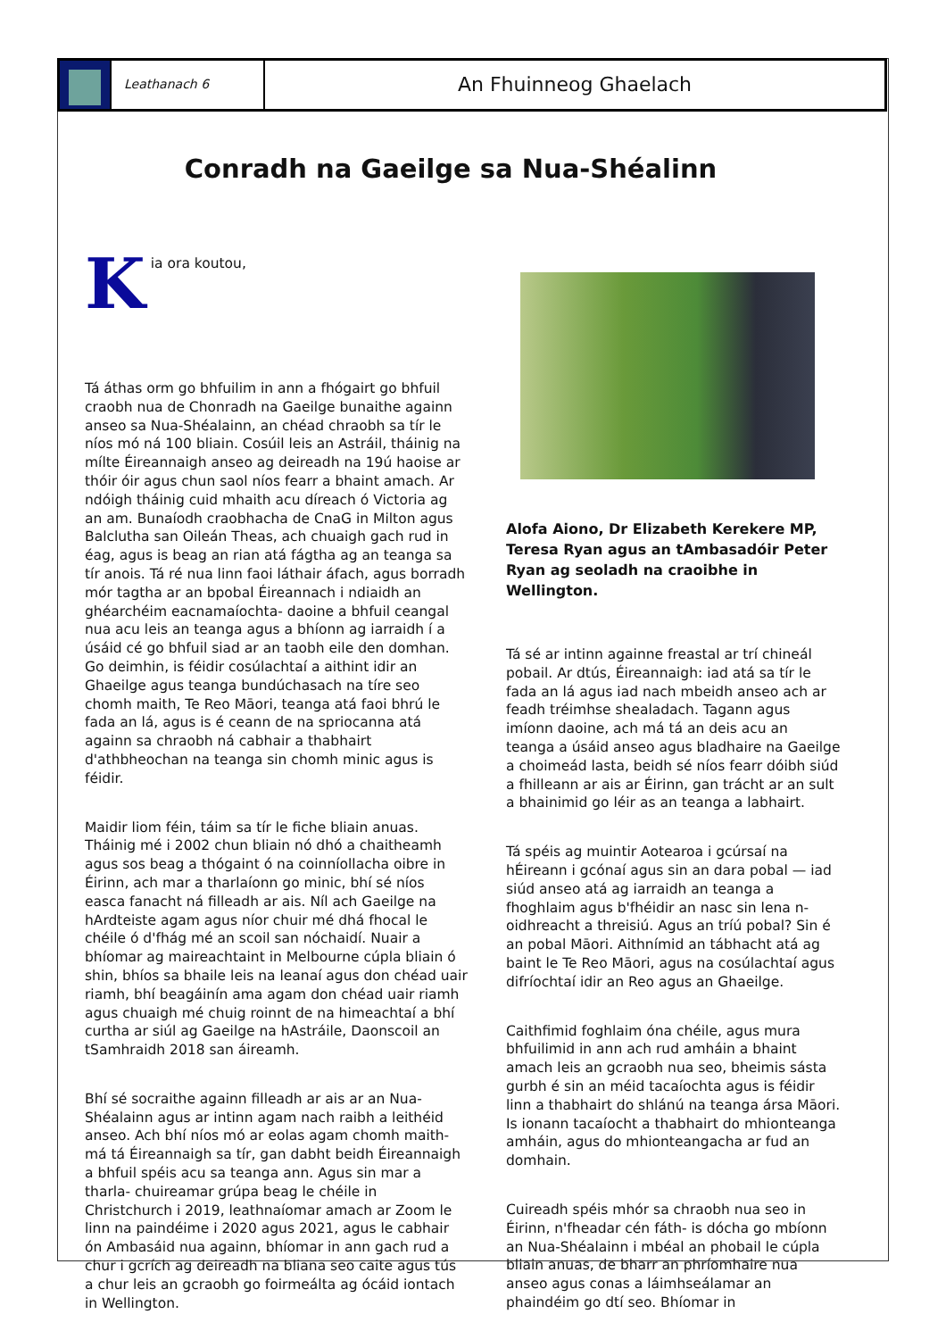Leathanach 6
An Fhuinneog Ghaelach
Conradh na Gaeilge sa Nua-Shéalinn
Kia ora koutou,
Tá áthas orm go bhfuilim in ann a fhógairt go bhfuil craobh nua de Chonradh na Gaeilge bunaithe againn anseo sa Nua-Shéalainn, an chéad chraobh sa tír le níos mó ná 100 bliain. Cosúil leis an Astráil, tháinig na mílte Éireannaigh anseo ag deireadh na 19ú haoise ar thóir óir agus chun saol níos fearr a bhaint amach. Ar ndóigh tháinig cuid mhaith acu díreach ó Victoria ag an am. Bunaíodh craobhacha de CnaG in Milton agus Balclutha san Oileán Theas, ach chuaigh gach rud in éag, agus is beag an rian atá fágtha ag an teanga sa tír anois. Tá ré nua linn faoi láthair áfach, agus borradh mór tagtha ar an bpobal Éireannach i ndiaidh an ghéarchéim eacnamaíochta- daoine a bhfuil ceangal nua acu leis an teanga agus a bhíonn ag iarraidh í a úsáid cé go bhfuil siad ar an taobh eile den domhan. Go deimhin, is féidir cosúlachtaí a aithint idir an Ghaeilge agus teanga bundúchasach na tíre seo chomh maith, Te Reo Māori, teanga atá faoi bhrú le fada an lá, agus is é ceann de na spriocanna atá againn sa chraobh ná cabhair a thabhairt d'athbheochan na teanga sin chomh minic agus is féidir.
Maidir liom féin, táim sa tír le fiche bliain anuas. Tháinig mé i 2002 chun bliain nó dhó a chaitheamh agus sos beag a thógaint ó na coinníollacha oibre in Éirinn, ach mar a tharlaíonn go minic, bhí sé níos easca fanacht ná filleadh ar ais. Níl ach Gaeilge na hArdteiste agam agus níor chuir mé dhá fhocal le chéile ó d'fhág mé an scoil san nóchaidí. Nuair a bhíomar ag maireachtaint in Melbourne cúpla bliain ó shin, bhíos sa bhaile leis na leanaí agus don chéad uair riamh, bhí beagáinín ama agam don chéad uair riamh agus chuaigh mé chuig roinnt de na himeachtaí a bhí curtha ar siúl ag Gaeilge na hAstráile, Daonscoil an tSamhraidh 2018 san áireamh.
Bhí sé socraithe againn filleadh ar ais ar an Nua-Shéalainn agus ar intinn agam nach raibh a leithéid anseo. Ach bhí níos mó ar eolas agam chomh maith- má tá Éireannaigh sa tír, gan dabht beidh Éireannaigh a bhfuil spéis acu sa teanga ann. Agus sin mar a tharla- chuireamar grúpa beag le chéile in Christchurch i 2019, leathnaíomar amach ar Zoom le linn na paindéime i 2020 agus 2021, agus le cabhair ón Ambasáid nua againn, bhíomar in ann gach rud a chur i gcrích ag deireadh na bliana seo caite agus tús a chur leis an gcraobh go foirmeálta ag ócáid iontach in Wellington.
Alofa Aiono, Dr Elizabeth Kerekere MP, Teresa Ryan agus an tAmbasadóir Peter Ryan ag seoladh na craoibhe in Wellington.
Tá sé ar intinn againne freastal ar trí chineál pobail. Ar dtús, Éireannaigh: iad atá sa tír le fada an lá agus iad nach mbeidh anseo ach ar feadh tréimhse shealadach. Tagann agus imíonn daoine, ach má tá an deis acu an teanga a úsáid anseo agus bladhaire na Gaeilge a choimeád lasta, beidh sé níos fearr dóibh siúd a fhilleann ar ais ar Éirinn, gan trácht ar an sult a bhainimid go léir as an teanga a labhairt.
Tá spéis ag muintir Aotearoa i gcúrsaí na hÉireann i gcónaí agus sin an dara pobal — iad siúd anseo atá ag iarraidh an teanga a fhoghlaim agus b'fhéidir an nasc sin lena n-oidhreacht a threisiú. Agus an tríú pobal? Sin é an pobal Māori. Aithnímid an tábhacht atá ag baint le Te Reo Māori, agus na cosúlachtaí agus difríochtaí idir an Reo agus an Ghaeilge.
Caithfimid foghlaim óna chéile, agus mura bhfuilimid in ann ach rud amháin a bhaint amach leis an gcraobh nua seo, bheimis sásta gurbh é sin an méid tacaíochta agus is féidir linn a thabhairt do shlánú na teanga ársa Māori. Is ionann tacaíocht a thabhairt do mhionteanga amháin, agus do mhionteangacha ar fud an domhain.
Cuireadh spéis mhór sa chraobh nua seo in Éirinn, n'fheadar cén fáth- is dócha go mbíonn an Nua-Shéalainn i mbéal an phobail le cúpla bliain anuas, de bharr an phríomhaire nua anseo agus conas a láimhseálamar an phaindéim go dtí seo. Bhíomar in